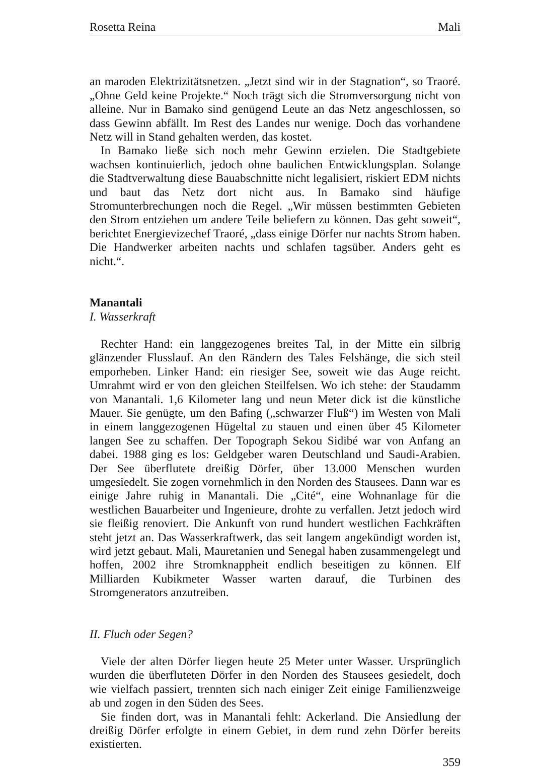Rosetta Reina Mali
an maroden Elektrizitätsnetzen. „Jetzt sind wir in der Stagnation“, so Traoré. „Ohne Geld keine Projekte.“ Noch trägt sich die Stromversorgung nicht von alleine. Nur in Bamako sind genügend Leute an das Netz angeschlossen, so dass Gewinn abfällt. Im Rest des Landes nur wenige. Doch das vorhandene Netz will in Stand gehalten werden, das kostet.
In Bamako ließe sich noch mehr Gewinn erzielen. Die Stadtgebiete wachsen kontinuierlich, jedoch ohne baulichen Entwicklungsplan. Solange die Stadtverwaltung diese Bauabschnitte nicht legalisiert, riskiert EDM nichts und baut das Netz dort nicht aus. In Bamako sind häufige Stromunterbrechungen noch die Regel. „Wir müssen bestimmten Gebieten den Strom entziehen um andere Teile beliefern zu können. Das geht soweit“, berichtet Energievizechef Traoré, „dass einige Dörfer nur nachts Strom haben. Die Handwerker arbeiten nachts und schlafen tagsüber. Anders geht es nicht.“.
Manantali
I. Wasserkraft
Rechter Hand: ein langgezogenes breites Tal, in der Mitte ein silbrig glänzender Flusslauf. An den Rändern des Tales Felshänge, die sich steil emporheben. Linker Hand: ein riesiger See, soweit wie das Auge reicht. Umrahmt wird er von den gleichen Steilfelsen. Wo ich stehe: der Staudamm von Manantali. 1,6 Kilometer lang und neun Meter dick ist die künstliche Mauer. Sie genügte, um den Bafing („schwarzer Fluß“) im Westen von Mali in einem langgezogenen Hügeltal zu stauen und einen über 45 Kilometer langen See zu schaffen. Der Topograph Sekou Sidibé war von Anfang an dabei. 1988 ging es los: Geldgeber waren Deutschland und Saudi-Arabien. Der See überflutete dreißig Dörfer, über 13.000 Menschen wurden umgesiedelt. Sie zogen vornehmlich in den Norden des Stausees. Dann war es einige Jahre ruhig in Manantali. Die „Cité“, eine Wohnanlage für die westlichen Bauarbeiter und Ingenieure, drohte zu verfallen. Jetzt jedoch wird sie fleißig renoviert. Die Ankunft von rund hundert westlichen Fachkräften steht jetzt an. Das Wasserkraftwerk, das seit langem angekündigt worden ist, wird jetzt gebaut. Mali, Mauretanien und Senegal haben zusammengelegt und hoffen, 2002 ihre Stromknappheit endlich beseitigen zu können. Elf Milliarden Kubikmeter Wasser warten darauf, die Turbinen des Stromgenerators anzutreiben.
II. Fluch oder Segen?
Viele der alten Dörfer liegen heute 25 Meter unter Wasser. Ursprünglich wurden die überfluteten Dörfer in den Norden des Stausees gesiedelt, doch wie vielfach passiert, trennten sich nach einiger Zeit einige Familienzweige ab und zogen in den Süden des Sees.
Sie finden dort, was in Manantali fehlt: Ackerland. Die Ansiedlung der dreißig Dörfer erfolgte in einem Gebiet, in dem rund zehn Dörfer bereits existierten.
359